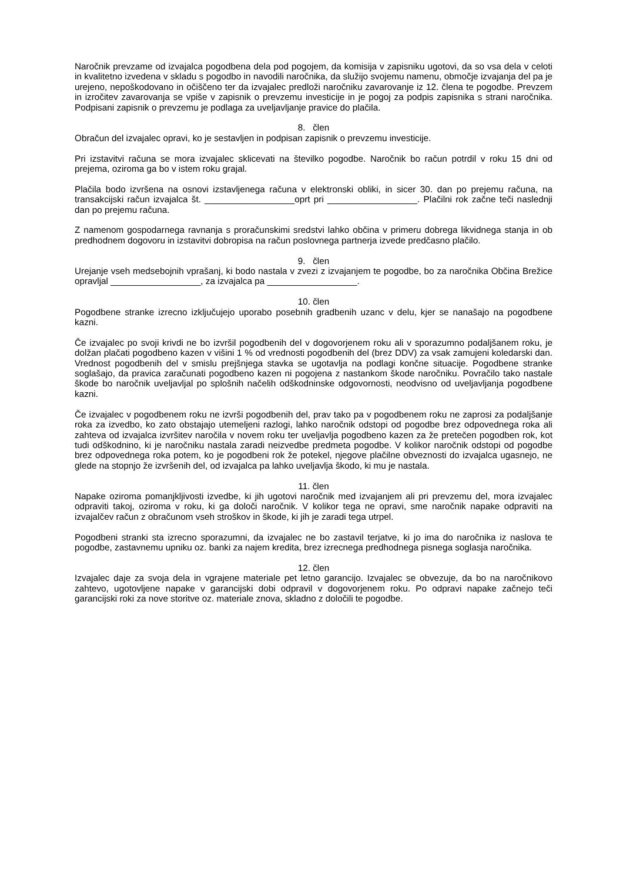Naročnik prevzame od izvajalca pogodbena dela pod pogojem, da komisija v zapisniku ugotovi, da so vsa dela v celoti in kvalitetno izvedena v skladu s pogodbo in navodili naročnika, da služijo svojemu namenu, območje izvajanja del pa je urejeno, nepoškodovano in očiščeno ter da izvajalec predloži naročniku zavarovanje iz 12. člena te pogodbe. Prevzem in izročitev zavarovanja se vpiše v zapisnik o prevzemu investicije in je pogoj za podpis zapisnika s strani naročnika. Podpisani zapisnik o prevzemu je podlaga za uveljavljanje pravice do plačila.
8. člen
Obračun del izvajalec opravi, ko je sestavljen in podpisan zapisnik o prevzemu investicije.
Pri izstavitvi računa se mora izvajalec sklicevati na številko pogodbe. Naročnik bo račun potrdil v roku 15 dni od prejema, oziroma ga bo v istem roku grajal.
Plačila bodo izvršena na osnovi izstavljenega računa v elektronski obliki, in sicer 30. dan po prejemu računa, na transakcijski račun izvajalca št. __________________oprt pri __________________. Plačilni rok začne teči naslednji dan po prejemu računa.
Z namenom gospodarnega ravnanja s proračunskimi sredstvi lahko občina v primeru dobrega likvidnega stanja in ob predhodnem dogovoru in izstavitvi dobropisa na račun poslovnega partnerja izvede predčasno plačilo.
9. člen
Urejanje vseh medsebojnih vprašanj, ki bodo nastala v zvezi z izvajanjem te pogodbe, bo za naročnika Občina Brežice opravljal __________________, za izvajalca pa __________________.
10. člen
Pogodbene stranke izrecno izključujejo uporabo posebnih gradbenih uzanc v delu, kjer se nanašajo na pogodbene kazni.
Če izvajalec po svoji krivdi ne bo izvršil pogodbenih del v dogovorjenem roku ali v sporazumno podaljšanem roku, je dolžan plačati pogodbeno kazen v višini 1 % od vrednosti pogodbenih del (brez DDV) za vsak zamujeni koledarski dan. Vrednost pogodbenih del v smislu prejšnjega stavka se ugotavlja na podlagi končne situacije. Pogodbene stranke soglašajo, da pravica zaračunati pogodbeno kazen ni pogojena z nastankom škode naročniku. Povračilo tako nastale škode bo naročnik uveljavljal po splošnih načelih odškodninske odgovornosti, neodvisno od uveljavljanja pogodbene kazni.
Če izvajalec v pogodbenem roku ne izvrši pogodbenih del, prav tako pa v pogodbenem roku ne zaprosi za podaljšanje roka za izvedbo, ko zato obstajajo utemeljeni razlogi, lahko naročnik odstopi od pogodbe brez odpovednega roka ali zahteva od izvajalca izvršitev naročila v novem roku ter uveljavlja pogodbeno kazen za že pretečen pogodben rok, kot tudi odškodnino, ki je naročniku nastala zaradi neizvedbe predmeta pogodbe. V kolikor naročnik odstopi od pogodbe brez odpovednega roka potem, ko je pogodbeni rok že potekel, njegove plačilne obveznosti do izvajalca ugasnejo, ne glede na stopnjo že izvršenih del, od izvajalca pa lahko uveljavlja škodo, ki mu je nastala.
11. člen
Napake oziroma pomanjkljivosti izvedbe, ki jih ugotovi naročnik med izvajanjem ali pri prevzemu del, mora izvajalec odpraviti takoj, oziroma v roku, ki ga določi naročnik. V kolikor tega ne opravi, sme naročnik napake odpraviti na izvajalčev račun z obračunom vseh stroškov in škode, ki jih je zaradi tega utrpel.
Pogodbeni stranki sta izrecno sporazumni, da izvajalec ne bo zastavil terjatve, ki jo ima do naročnika iz naslova te pogodbe, zastavnemu upniku oz. banki za najem kredita, brez izrecnega predhodnega pisnega soglasja naročnika.
12. člen
Izvajalec daje za svoja dela in vgrajene materiale pet letno garancijo. Izvajalec se obvezuje, da bo na naročnikovo zahtevo, ugotovljene napake v garancijski dobi odpravil v dogovorjenem roku. Po odpravi napake začnejo teči garancijski roki za nove storitve oz. materiale znova, skladno z določili te pogodbe.